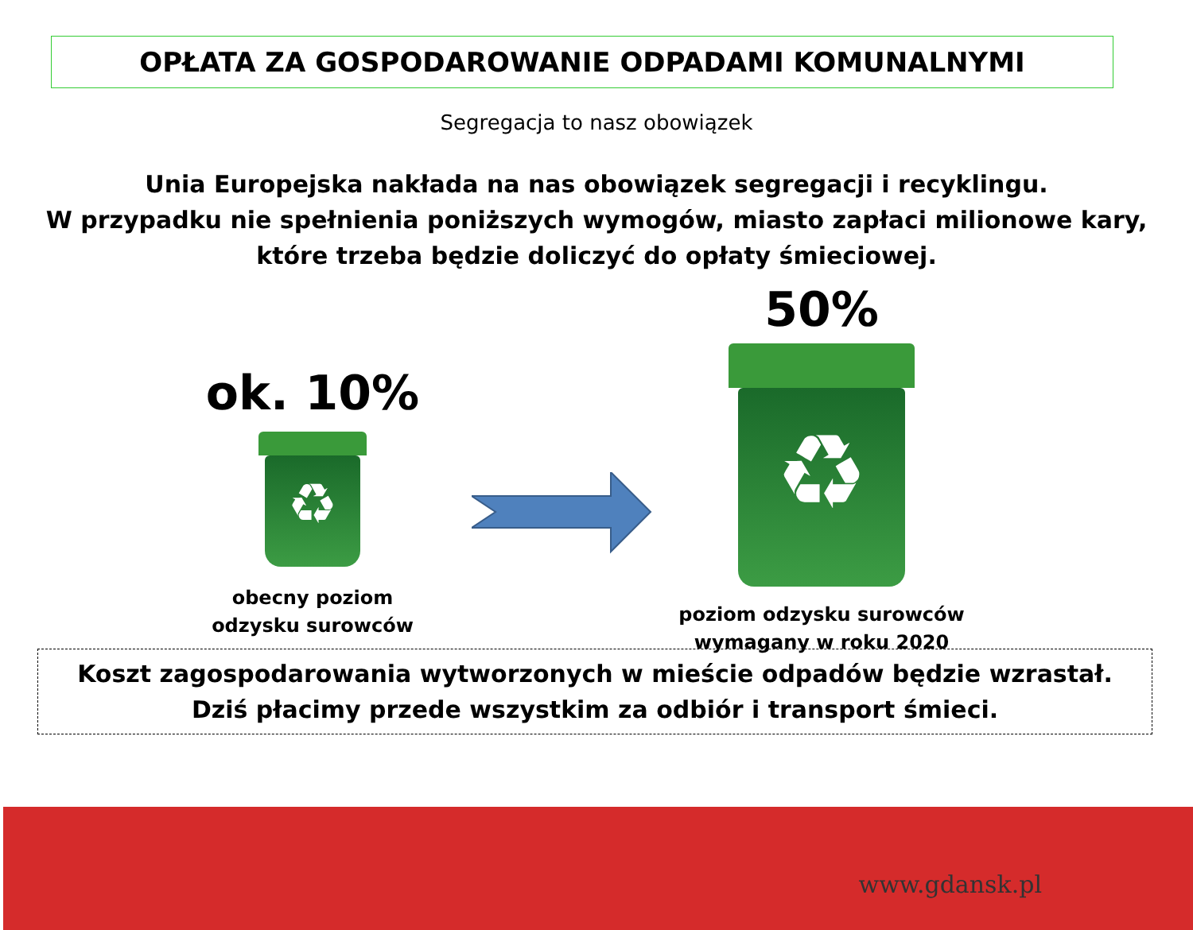OPŁATA ZA GOSPODAROWANIE ODPADAMI KOMUNALNYMI
Segregacja to nasz obowiązek
Unia Europejska nakłada na nas obowiązek segregacji i recyklingu.
W przypadku nie spełnienia poniższych wymogów, miasto zapłaci milionowe kary,
które trzeba będzie doliczyć do opłaty śmieciowej.
ok. 10%
♻
obecny poziom
odzysku surowców
50%
♻
poziom odzysku surowców
wymagany w roku 2020
Koszt zagospodarowania wytworzonych w mieście odpadów będzie wzrastał.
Dziś płacimy przede wszystkim za odbiór i transport śmieci.
www.gdansk.pl